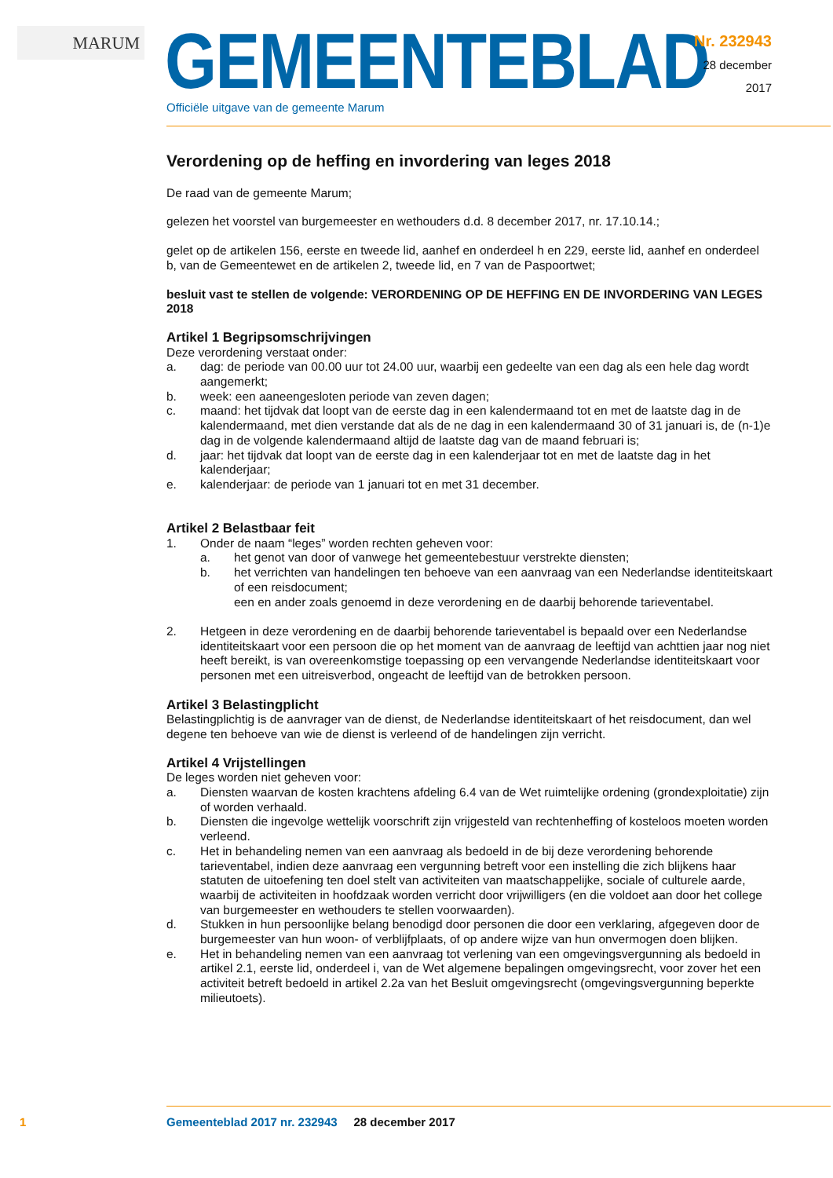MARUM GEMEENTEBLAD
Officiële uitgave van de gemeente Marum
Nr. 232943
28 december
2017
Verordening op de heffing en invordering van leges 2018
De raad van de gemeente Marum;
gelezen het voorstel van burgemeester en wethouders d.d. 8 december 2017, nr. 17.10.14.;
gelet op de artikelen 156, eerste en tweede lid, aanhef en onderdeel h en 229, eerste lid, aanhef en onderdeel b, van de Gemeentewet en de artikelen 2, tweede lid, en 7 van de Paspoortwet;
besluit vast te stellen de volgende: VERORDENING OP DE HEFFING EN DE INVORDERING VAN LEGES 2018
Artikel 1 Begripsomschrijvingen
Deze verordening verstaat onder:
a. dag: de periode van 00.00 uur tot 24.00 uur, waarbij een gedeelte van een dag als een hele dag wordt aangemerkt;
b. week: een aaneengesloten periode van zeven dagen;
c. maand: het tijdvak dat loopt van de eerste dag in een kalendermaand tot en met de laatste dag in de kalendermaand, met dien verstande dat als de ne dag in een kalendermaand 30 of 31 januari is, de (n-1)e dag in de volgende kalendermaand altijd de laatste dag van de maand februari is;
d. jaar: het tijdvak dat loopt van de eerste dag in een kalenderjaar tot en met de laatste dag in het kalenderjaar;
e. kalenderjaar: de periode van 1 januari tot en met 31 december.
Artikel 2 Belastbaar feit
1. Onder de naam “leges” worden rechten geheven voor:
a. het genot van door of vanwege het gemeentebestuur verstrekte diensten;
b. het verrichten van handelingen ten behoeve van een aanvraag van een Nederlandse identiteitskaart of een reisdocument;
een en ander zoals genoemd in deze verordening en de daarbij behorende tarieventabel.
2. Hetgeen in deze verordening en de daarbij behorende tarieventabel is bepaald over een Nederlandse identiteitskaart voor een persoon die op het moment van de aanvraag de leeftijd van achttien jaar nog niet heeft bereikt, is van overeenkomstige toepassing op een vervangende Nederlandse identiteitskaart voor personen met een uitreisverbod, ongeacht de leeftijd van de betrokken persoon.
Artikel 3 Belastingplicht
Belastingplichtig is de aanvrager van de dienst, de Nederlandse identiteitskaart of het reisdocument, dan wel degene ten behoeve van wie de dienst is verleend of de handelingen zijn verricht.
Artikel 4 Vrijstellingen
De leges worden niet geheven voor:
a. Diensten waarvan de kosten krachtens afdeling 6.4 van de Wet ruimtelijke ordening (grondexploitatie) zijn of worden verhaald.
b. Diensten die ingevolge wettelijk voorschrift zijn vrijgesteld van rechtenheffing of kosteloos moeten worden verleend.
c. Het in behandeling nemen van een aanvraag als bedoeld in de bij deze verordening behorende tarieventabel, indien deze aanvraag een vergunning betreft voor een instelling die zich blijkens haar statuten de uitoefening ten doel stelt van activiteiten van maatschappelijke, sociale of culturele aarde, waarbij de activiteiten in hoofdzaak worden verricht door vrijwilligers (en die voldoet aan door het college van burgemeester en wethouders te stellen voorwaarden).
d. Stukken in hun persoonlijke belang benodigd door personen die door een verklaring, afgegeven door de burgemeester van hun woon- of verblijfplaats, of op andere wijze van hun onvermogen doen blijken.
e. Het in behandeling nemen van een aanvraag tot verlening van een omgevingsvergunning als bedoeld in artikel 2.1, eerste lid, onderdeel i, van de Wet algemene bepalingen omgevingsrecht, voor zover het een activiteit betreft bedoeld in artikel 2.2a van het Besluit omgevingsrecht (omgevingsvergunning beperkte milieutoets).
1 Gemeenteblad 2017 nr. 232943 28 december 2017